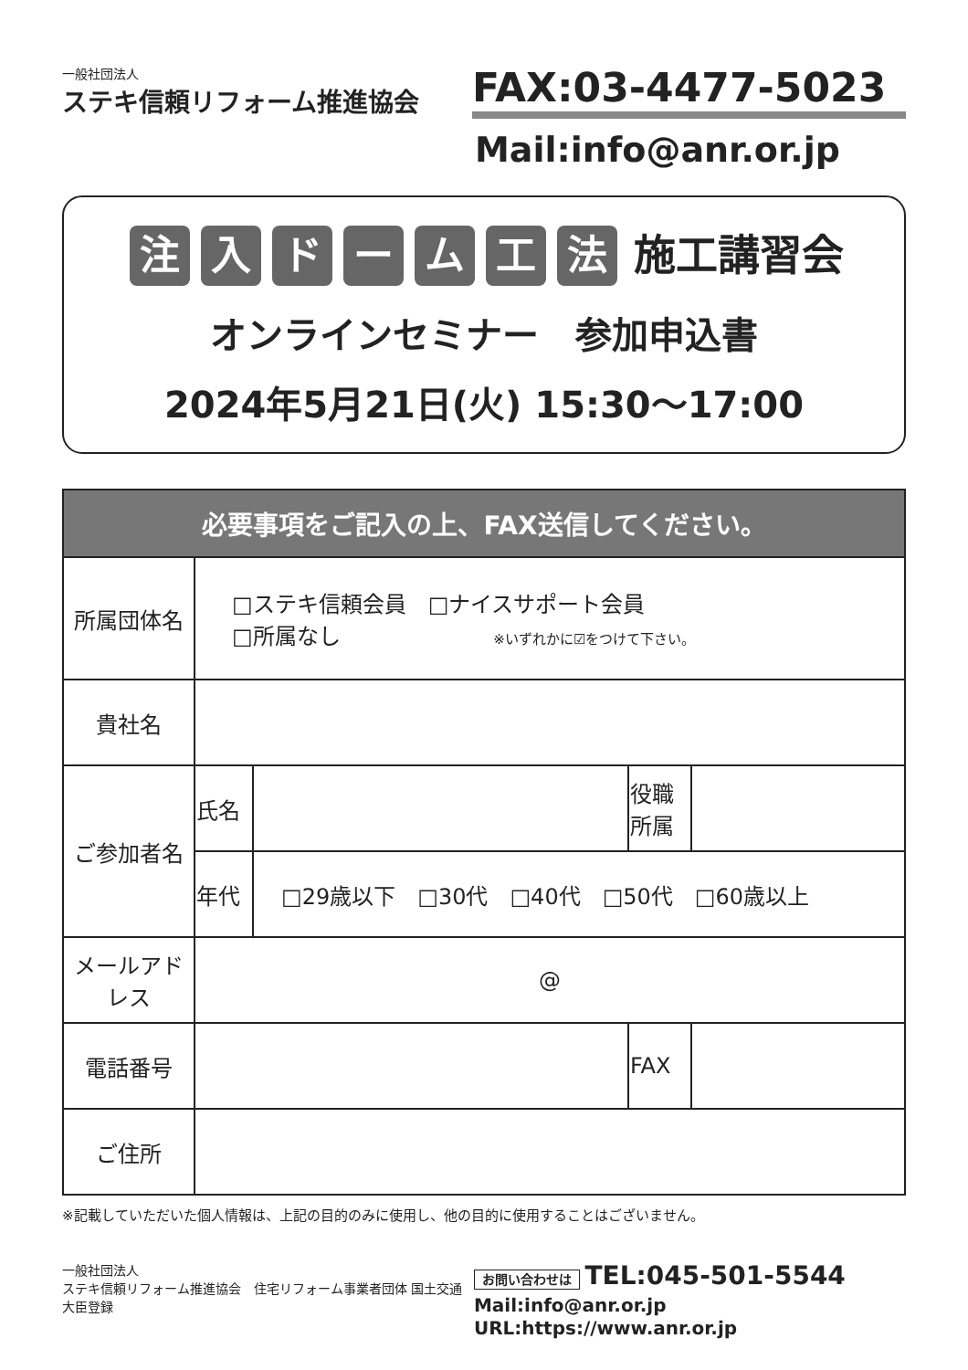一般社団法人
ステキ信頼リフォーム推進協会
FAX:03-4477-5023
Mail:info@anr.or.jp
注入ドーム工法 施工講習会
オンラインセミナー　参加申込書
2024年5月21日(火) 15:30～17:00
| 必要事項をご記入の上、FAX送信してください。 | | | | |
| --- | --- | --- | --- | --- |
| 所属団体名 | □ステキ信頼会員 □ナイスサポート会員 □所属なし ※いずれかに☑をつけて下さい。 | | | |
| 貴社名 | | | | |
| ご参加者名 | 氏名 | | 役職 所属 | |
| | 年代 | □29歳以下 □30代 □40代 □50代 □60歳以上 | | |
| メールアドレス | @ | | | |
| 電話番号 | | | FAX | |
| ご住所 | | | | |
※記載していただいた個人情報は、上記の目的のみに使用し、他の目的に使用することはございません。
一般社団法人
ステキ信頼リフォーム推進協会　住宅リフォーム事業者団体 国土交通大臣登録
お問い合わせは TEL:045-501-5544
Mail:info@anr.or.jp　URL:https://www.anr.or.jp